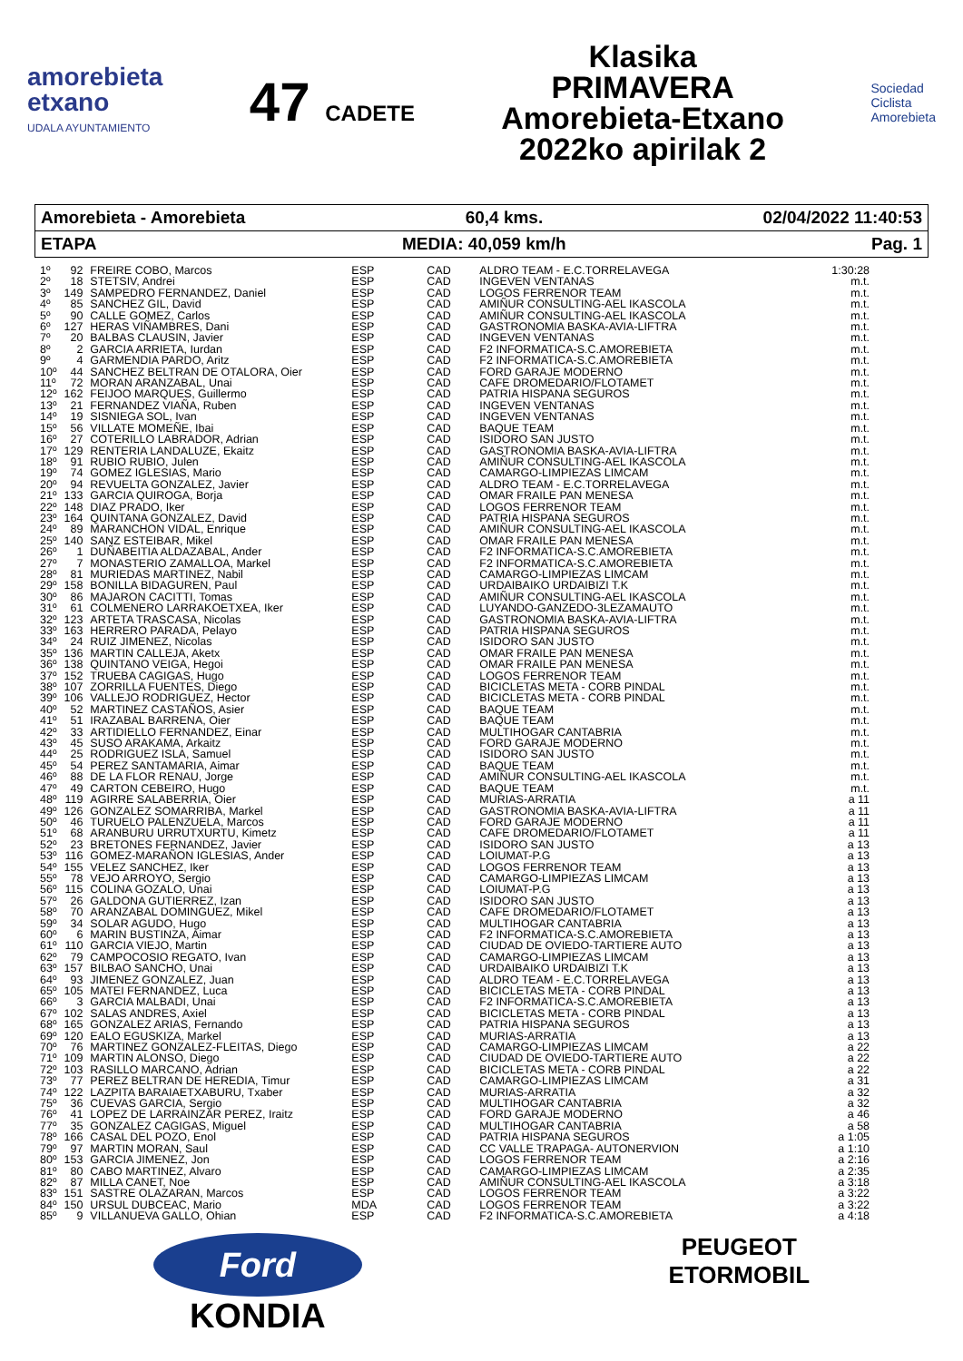amorebieta
etxano
UDALA AYUNTAMIENTO
47 CADETE
Klasika
PRIMAVERA
Amorebieta-Etxano
2022ko apirilak 2
Sociedad
Ciclista
Amorebieta
Amorebieta - Amorebieta 60,4 kms. 02/04/2022 11:40:53
ETAPA MEDIA: 40,059 km/h Pag. 1
| 1º | 92 | FREIRE COBO, Marcos | ESP | CAD | ALDRO TEAM - E.C.TORRELAVEGA | 1:30:28 |
| 2º | 18 | STETSIV, Andrei | ESP | CAD | INGEVEN VENTANAS | m.t. |
| 3º | 149 | SAMPEDRO FERNANDEZ, Daniel | ESP | CAD | LOGOS FERRENOR TEAM | m.t. |
| 4º | 85 | SANCHEZ GIL, David | ESP | CAD | AMIÑUR CONSULTING-AEL IKASCOLA | m.t. |
| 5º | 90 | CALLE GOMEZ, Carlos | ESP | CAD | AMIÑUR CONSULTING-AEL IKASCOLA | m.t. |
| 6º | 127 | HERAS VIÑAMBRES, Dani | ESP | CAD | GASTRONOMIA BASKA-AVIA-LIFTRA | m.t. |
| 7º | 20 | BALBAS CLAUSIN, Javier | ESP | CAD | INGEVEN VENTANAS | m.t. |
| 8º | 2 | GARCIA ARRIETA, Iurdan | ESP | CAD | F2 INFORMATICA-S.C.AMOREBIETA | m.t. |
| 9º | 4 | GARMENDIA PARDO, Aritz | ESP | CAD | F2 INFORMATICA-S.C.AMOREBIETA | m.t. |
| 10º | 44 | SANCHEZ BELTRAN DE OTALORA, Oier | ESP | CAD | FORD GARAJE MODERNO | m.t. |
| 11º | 72 | MORAN ARANZABAL, Unai | ESP | CAD | CAFE DROMEDARIO/FLOTAMET | m.t. |
| 12º | 162 | FEIJOO MARQUES, Guillermo | ESP | CAD | PATRIA HISPANA SEGUROS | m.t. |
| 13º | 21 | FERNANDEZ VIAÑA, Ruben | ESP | CAD | INGEVEN VENTANAS | m.t. |
| 14º | 19 | SISNIEGA SOL, Ivan | ESP | CAD | INGEVEN VENTANAS | m.t. |
| 15º | 56 | VILLATE MOMEÑE, Ibai | ESP | CAD | BAQUE TEAM | m.t. |
| 16º | 27 | COTERILLO LABRADOR, Adrian | ESP | CAD | ISIDORO SAN JUSTO | m.t. |
| 17º | 129 | RENTERIA LANDALUZE, Ekaitz | ESP | CAD | GASTRONOMIA BASKA-AVIA-LIFTRA | m.t. |
| 18º | 91 | RUBIO RUBIO, Julen | ESP | CAD | AMIÑUR CONSULTING-AEL IKASCOLA | m.t. |
| 19º | 74 | GOMEZ IGLESIAS, Mario | ESP | CAD | CAMARGO-LIMPIEZAS LIMCAM | m.t. |
| 20º | 94 | REVUELTA GONZALEZ, Javier | ESP | CAD | ALDRO TEAM - E.C.TORRELAVEGA | m.t. |
| 21º | 133 | GARCIA QUIROGA, Borja | ESP | CAD | OMAR FRAILE PAN MENESA | m.t. |
| 22º | 148 | DIAZ PRADO, Iker | ESP | CAD | LOGOS FERRENOR TEAM | m.t. |
| 23º | 164 | QUINTANA GONZALEZ, David | ESP | CAD | PATRIA HISPANA SEGUROS | m.t. |
| 24º | 89 | MARANCHON VIDAL, Enrique | ESP | CAD | AMIÑUR CONSULTING-AEL IKASCOLA | m.t. |
| 25º | 140 | SANZ ESTEIBAR, Mikel | ESP | CAD | OMAR FRAILE PAN MENESA | m.t. |
| 26º | 1 | DUÑABEITIA ALDAZABAL, Ander | ESP | CAD | F2 INFORMATICA-S.C.AMOREBIETA | m.t. |
| 27º | 7 | MONASTERIO ZAMALLOA, Markel | ESP | CAD | F2 INFORMATICA-S.C.AMOREBIETA | m.t. |
| 28º | 81 | MURIEDAS MARTINEZ, Nabil | ESP | CAD | CAMARGO-LIMPIEZAS LIMCAM | m.t. |
| 29º | 158 | BONILLA BIDAGUREN, Paul | ESP | CAD | URDAIBAIKO URDAIBIZI T.K | m.t. |
| 30º | 86 | MAJARON CACITTI, Tomas | ESP | CAD | AMIÑUR CONSULTING-AEL IKASCOLA | m.t. |
| 31º | 61 | COLMENERO LARRAKOETXEA, Iker | ESP | CAD | LUYANDO-GANZEDO-3LEZAMAUTO | m.t. |
| 32º | 123 | ARTETA TRASCASA, Nicolas | ESP | CAD | GASTRONOMIA BASKA-AVIA-LIFTRA | m.t. |
| 33º | 163 | HERRERO PARADA, Pelayo | ESP | CAD | PATRIA HISPANA SEGUROS | m.t. |
| 34º | 24 | RUIZ JIMENEZ, Nicolas | ESP | CAD | ISIDORO SAN JUSTO | m.t. |
| 35º | 136 | MARTIN CALLEJA, Aketx | ESP | CAD | OMAR FRAILE PAN MENESA | m.t. |
| 36º | 138 | QUINTANO VEIGA, Hegoi | ESP | CAD | OMAR FRAILE PAN MENESA | m.t. |
| 37º | 152 | TRUEBA CAGIGAS, Hugo | ESP | CAD | LOGOS FERRENOR TEAM | m.t. |
| 38º | 107 | ZORRILLA FUENTES, Diego | ESP | CAD | BICICLETAS META - CORB PINDAL | m.t. |
| 39º | 106 | VALLEJO RODRIGUEZ, Hector | ESP | CAD | BICICLETAS META - CORB PINDAL | m.t. |
| 40º | 52 | MARTINEZ CASTAÑOS, Asier | ESP | CAD | BAQUE TEAM | m.t. |
| 41º | 51 | IRAZABAL BARRENA, Oier | ESP | CAD | BAQUE TEAM | m.t. |
| 42º | 33 | ARTIDIELLO FERNANDEZ, Einar | ESP | CAD | MULTIHOGAR CANTABRIA | m.t. |
| 43º | 45 | SUSO ARAKAMA, Arkaitz | ESP | CAD | FORD GARAJE MODERNO | m.t. |
| 44º | 25 | RODRIGUEZ ISLA, Samuel | ESP | CAD | ISIDORO SAN JUSTO | m.t. |
| 45º | 54 | PEREZ SANTAMARIA, Aimar | ESP | CAD | BAQUE TEAM | m.t. |
| 46º | 88 | DE LA FLOR RENAU, Jorge | ESP | CAD | AMIÑUR CONSULTING-AEL IKASCOLA | m.t. |
| 47º | 49 | CARTON CEBEIRO, Hugo | ESP | CAD | BAQUE TEAM | m.t. |
| 48º | 119 | AGIRRE SALABERRIA, Oier | ESP | CAD | MURIAS-ARRATIA | a 11 |
| 49º | 126 | GONZALEZ SOMARRIBA, Markel | ESP | CAD | GASTRONOMIA BASKA-AVIA-LIFTRA | a 11 |
| 50º | 46 | TURUELO PALENZUELA, Marcos | ESP | CAD | FORD GARAJE MODERNO | a 11 |
| 51º | 68 | ARANBURU URRUTXURTU, Kimetz | ESP | CAD | CAFE DROMEDARIO/FLOTAMET | a 11 |
| 52º | 23 | BRETONES FERNANDEZ, Javier | ESP | CAD | ISIDORO SAN JUSTO | a 13 |
| 53º | 116 | GOMEZ-MARAÑON IGLESIAS, Ander | ESP | CAD | LOIUMAT-P.G | a 13 |
| 54º | 155 | VELEZ SANCHEZ, Iker | ESP | CAD | LOGOS FERRENOR TEAM | a 13 |
| 55º | 78 | VEJO ARROYO, Sergio | ESP | CAD | CAMARGO-LIMPIEZAS LIMCAM | a 13 |
| 56º | 115 | COLINA GOZALO, Unai | ESP | CAD | LOIUMAT-P.G | a 13 |
| 57º | 26 | GALDONA GUTIERREZ, Izan | ESP | CAD | ISIDORO SAN JUSTO | a 13 |
| 58º | 70 | ARANZABAL DOMINGUEZ, Mikel | ESP | CAD | CAFE DROMEDARIO/FLOTAMET | a 13 |
| 59º | 34 | SOLAR AGUDO, Hugo | ESP | CAD | MULTIHOGAR CANTABRIA | a 13 |
| 60º | 6 | MARIN BUSTINZA, Aimar | ESP | CAD | F2 INFORMATICA-S.C.AMOREBIETA | a 13 |
| 61º | 110 | GARCIA VIEJO, Martin | ESP | CAD | CIUDAD DE OVIEDO-TARTIERE AUTO | a 13 |
| 62º | 79 | CAMPOCOSIO REGATO, Ivan | ESP | CAD | CAMARGO-LIMPIEZAS LIMCAM | a 13 |
| 63º | 157 | BILBAO SANCHO, Unai | ESP | CAD | URDAIBAIKO URDAIBIZI T.K | a 13 |
| 64º | 93 | JIMENEZ GONZALEZ, Juan | ESP | CAD | ALDRO TEAM - E.C.TORRELAVEGA | a 13 |
| 65º | 105 | MATEI FERNANDEZ, Luca | ESP | CAD | BICICLETAS META - CORB PINDAL | a 13 |
| 66º | 3 | GARCIA MALBADI, Unai | ESP | CAD | F2 INFORMATICA-S.C.AMOREBIETA | a 13 |
| 67º | 102 | SALAS ANDRES, Axiel | ESP | CAD | BICICLETAS META - CORB PINDAL | a 13 |
| 68º | 165 | GONZALEZ ARIAS, Fernando | ESP | CAD | PATRIA HISPANA SEGUROS | a 13 |
| 69º | 120 | EALO EGUSKIZA, Markel | ESP | CAD | MURIAS-ARRATIA | a 13 |
| 70º | 76 | MARTINEZ GONZALEZ-FLEITAS, Diego | ESP | CAD | CAMARGO-LIMPIEZAS LIMCAM | a 22 |
| 71º | 109 | MARTIN ALONSO, Diego | ESP | CAD | CIUDAD DE OVIEDO-TARTIERE AUTO | a 22 |
| 72º | 103 | RASILLO MARCANO, Adrian | ESP | CAD | BICICLETAS META - CORB PINDAL | a 22 |
| 73º | 77 | PEREZ BELTRAN DE HEREDIA, Timur | ESP | CAD | CAMARGO-LIMPIEZAS LIMCAM | a 31 |
| 74º | 122 | LAZPITA BARAIAETXABURU, Txaber | ESP | CAD | MURIAS-ARRATIA | a 32 |
| 75º | 36 | CUEVAS GARCIA, Sergio | ESP | CAD | MULTIHOGAR CANTABRIA | a 32 |
| 76º | 41 | LOPEZ DE LARRAINZAR PEREZ, Iraitz | ESP | CAD | FORD GARAJE MODERNO | a 46 |
| 77º | 35 | GONZALEZ CAGIGAS, Miguel | ESP | CAD | MULTIHOGAR CANTABRIA | a 58 |
| 78º | 166 | CASAL DEL POZO, Enol | ESP | CAD | PATRIA HISPANA SEGUROS | a 1:05 |
| 79º | 97 | MARTIN MORAN, Saul | ESP | CAD | CC VALLE TRAPAGA- AUTONERVION | a 1:10 |
| 80º | 153 | GARCIA JIMENEZ, Jon | ESP | CAD | LOGOS FERRENOR TEAM | a 2:16 |
| 81º | 80 | CABO MARTINEZ, Alvaro | ESP | CAD | CAMARGO-LIMPIEZAS LIMCAM | a 2:35 |
| 82º | 87 | MILLA CANET, Noe | ESP | CAD | AMIÑUR CONSULTING-AEL IKASCOLA | a 3:18 |
| 83º | 151 | SASTRE OLAZARAN, Marcos | ESP | CAD | LOGOS FERRENOR TEAM | a 3:22 |
| 84º | 150 | URSUL DUBCEAC, Mario | MDA | CAD | LOGOS FERRENOR TEAM | a 3:22 |
| 85º | 9 | VILLANUEVA GALLO, Ohian | ESP | CAD | F2 INFORMATICA-S.C.AMOREBIETA | a 4:18 |
Ford
KONDIA
PEUGEOT
ETORMOBIL